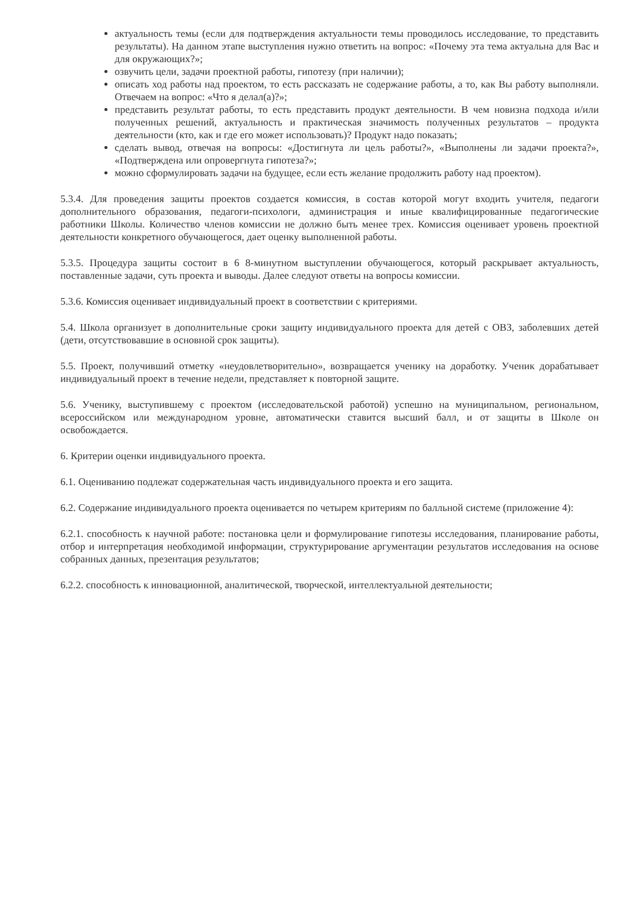актуальность темы (если для подтверждения актуальности темы проводилось исследование, то представить результаты). На данном этапе выступления нужно ответить на вопрос: «Почему эта тема актуальна для Вас и для окружающих?»;
озвучить цели, задачи проектной работы, гипотезу (при наличии);
описать ход работы над проектом, то есть рассказать не содержание работы, а то, как Вы работу выполняли. Отвечаем на вопрос: «Что я делал(а)?»;
представить результат работы, то есть представить продукт деятельности. В чем новизна подхода и/или полученных решений, актуальность и практическая значимость полученных результатов – продукта деятельности (кто, как и где его может использовать)? Продукт надо показать;
сделать вывод, отвечая на вопросы: «Достигнута ли цель работы?», «Выполнены ли задачи проекта?», «Подтверждена или опровергнута гипотеза?»;
можно сформулировать задачи на будущее, если есть желание продолжить работу над проектом).
5.3.4. Для проведения защиты проектов создается комиссия, в состав которой могут входить учителя, педагоги дополнительного образования, педагоги-психологи, администрация и иные квалифицированные педагогические работники Школы. Количество членов комиссии не должно быть менее трех. Комиссия оценивает уровень проектной деятельности конкретного обучающегося, дает оценку выполненной работы.
5.3.5. Процедура защиты состоит в 6 8-минутном выступлении обучающегося, который раскрывает актуальность, поставленные задачи, суть проекта и выводы. Далее следуют ответы на вопросы комиссии.
5.3.6. Комиссия оценивает индивидуальный проект в соответствии с критериями.
5.4. Школа организует в дополнительные сроки защиту индивидуального проекта для детей с ОВЗ, заболевших детей (дети, отсутствовавшие в основной срок защиты).
5.5. Проект, получивший отметку «неудовлетворительно», возвращается ученику на доработку. Ученик дорабатывает индивидуальный проект в течение недели, представляет к повторной защите.
5.6. Ученику, выступившему с проектом (исследовательской работой) успешно на муниципальном, региональном, всероссийском или международном уровне, автоматически ставится высший балл, и от защиты в Школе он освобождается.
6. Критерии оценки индивидуального проекта.
6.1. Оцениванию подлежат содержательная часть индивидуального проекта и его защита.
6.2. Содержание индивидуального проекта оценивается по четырем критериям по балльной системе (приложение 4):
6.2.1. способность к научной работе: постановка цели и формулирование гипотезы исследования, планирование работы, отбор и интерпретация необходимой информации, структурирование аргументации результатов исследования на основе собранных данных, презентация результатов;
6.2.2. способность к инновационной, аналитической, творческой, интеллектуальной деятельности;